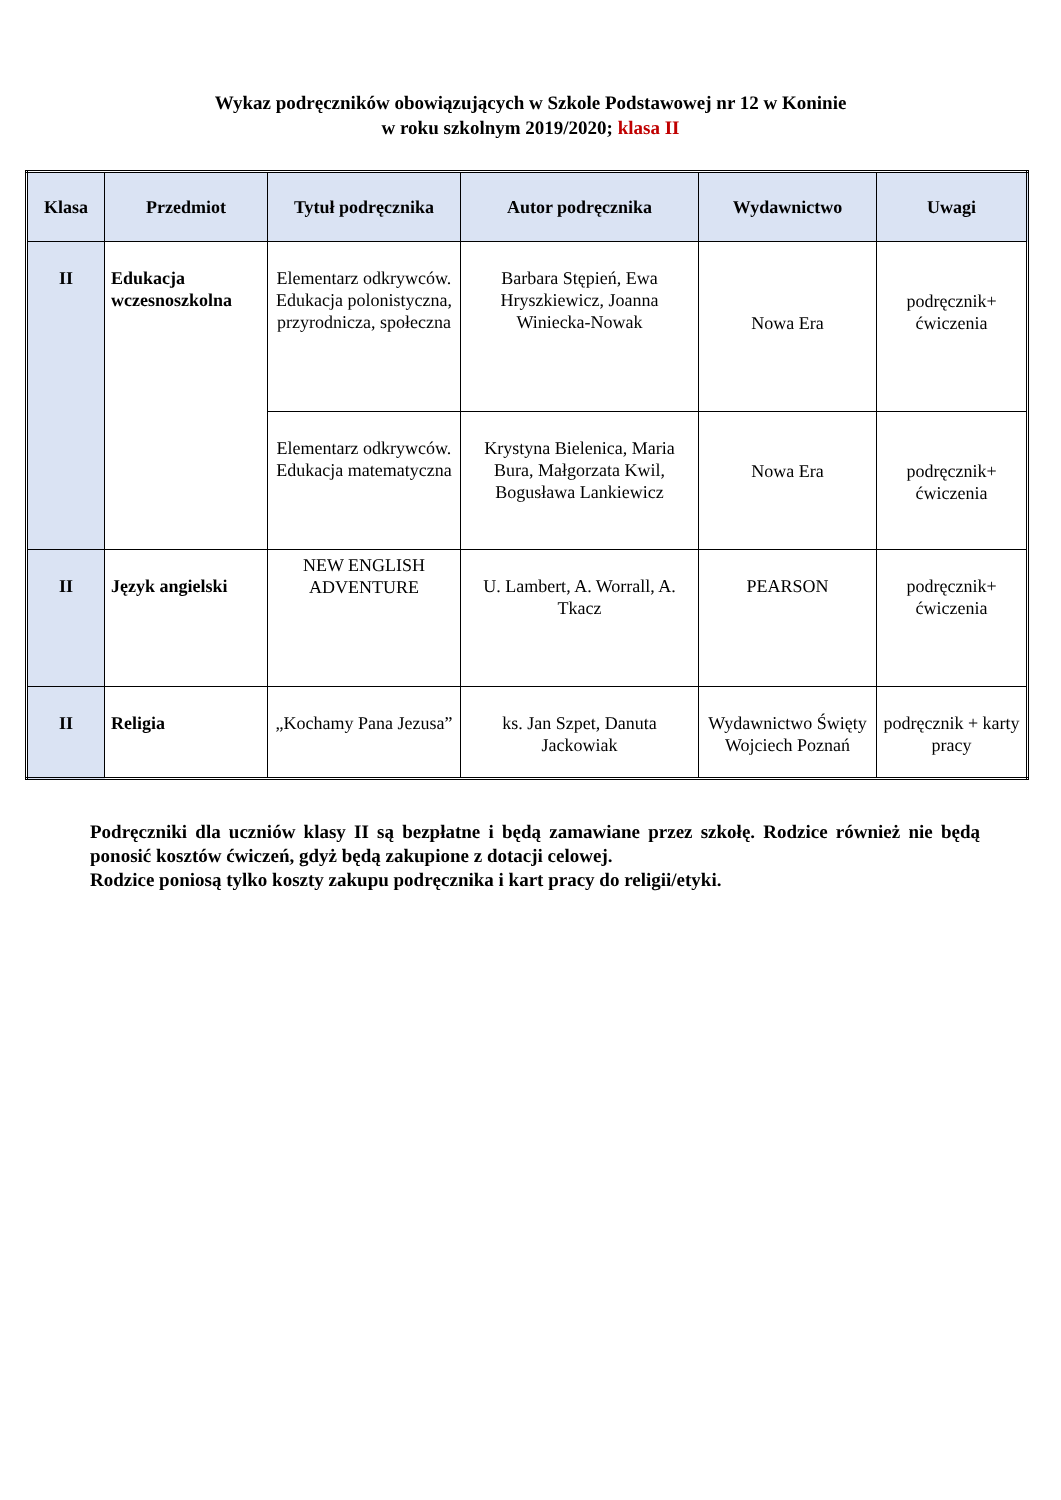Wykaz podręczników obowiązujących w Szkole Podstawowej nr 12 w Koninie
w roku szkolnym 2019/2020; klasa II
| Klasa | Przedmiot | Tytuł podręcznika | Autor podręcznika | Wydawnictwo | Uwagi |
| --- | --- | --- | --- | --- | --- |
| II | Edukacja wczesnoszkolna | Elementarz odkrywców. Edukacja polonistyczna, przyrodnicza, społeczna | Barbara Stępień, Ewa Hryszkiewicz, Joanna Winiecka-Nowak | Nowa Era | podręcznik+ ćwiczenia |
| | | Elementarz odkrywców. Edukacja matematyczna | Krystyna Bielenica, Maria Bura, Małgorzata Kwil, Bogusława Lankiewicz | Nowa Era | podręcznik+ ćwiczenia |
| II | Język angielski | NEW ENGLISH ADVENTURE | U. Lambert, A. Worrall, A. Tkacz | PEARSON | podręcznik+ ćwiczenia |
| II | Religia | „Kochamy Pana Jezusa” | ks. Jan Szpet, Danuta Jackowiak | Wydawnictwo Święty Wojciech Poznań | podręcznik + karty pracy |
Podręczniki dla uczniów klasy II są bezpłatne i będą zamawiane przez szkołę. Rodzice również nie będą ponosić kosztów ćwiczeń, gdyż będą zakupione z dotacji celowej.
Rodzice poniosą tylko koszty zakupu podręcznika i kart pracy do religii/etyki.